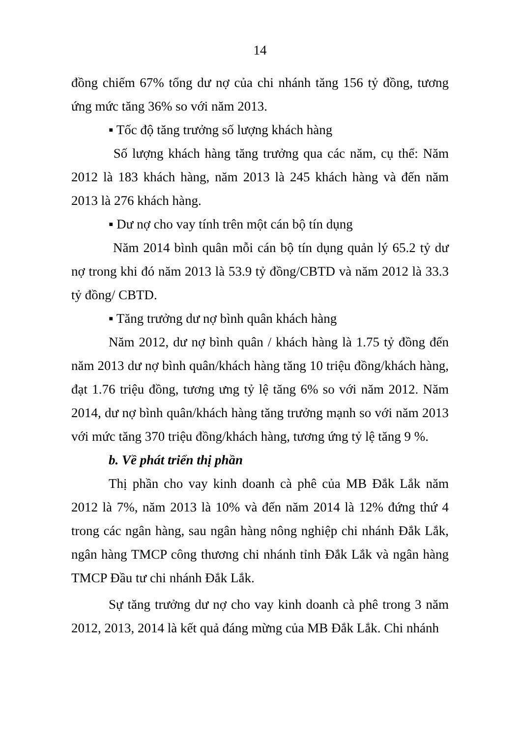14
đồng chiếm 67% tổng dư nợ của chi nhánh tăng 156 tỷ đồng, tương ứng mức tăng 36% so với năm 2013.
▪ Tốc độ tăng trưởng số lượng khách hàng
Số lượng khách hàng tăng trưởng qua các năm, cụ thể: Năm 2012 là 183 khách hàng, năm 2013 là 245 khách hàng và đến năm 2013 là 276 khách hàng.
▪ Dư nợ cho vay tính trên một cán bộ tín dụng
Năm 2014 bình quân mỗi cán bộ tín dụng quản lý 65.2 tỷ dư nợ trong khi đó năm 2013 là 53.9 tỷ đồng/CBTD và năm 2012 là 33.3 tỷ đồng/ CBTD.
▪ Tăng trưởng dư nợ bình quân khách hàng
Năm 2012, dư nợ bình quân / khách hàng là 1.75 tỷ đồng đến năm 2013 dư nợ bình quân/khách hàng tăng 10 triệu đồng/khách hàng, đạt 1.76 triệu đồng, tương ưng tỷ lệ tăng 6% so với năm 2012. Năm 2014, dư nợ bình quân/khách hàng tăng trưởng mạnh so với năm 2013 với mức tăng 370 triệu đồng/khách hàng, tương ứng tỷ lệ tăng 9 %.
b. Về phát triển thị phần
Thị phần cho vay kinh doanh cà phê của MB Đắk Lắk năm 2012 là 7%, năm 2013 là 10% và đến năm 2014 là 12% đứng thứ 4 trong các ngân hàng, sau ngân hàng nông nghiệp chi nhánh Đắk Lắk, ngân hàng TMCP công thương chi nhánh tỉnh Đắk Lắk và ngân hàng TMCP Đầu tư chi nhánh Đắk Lắk.
Sự tăng trưởng dư nợ cho vay kinh doanh cà phê trong 3 năm 2012, 2013, 2014 là kết quả đáng mừng của MB Đắk Lắk. Chi nhánh